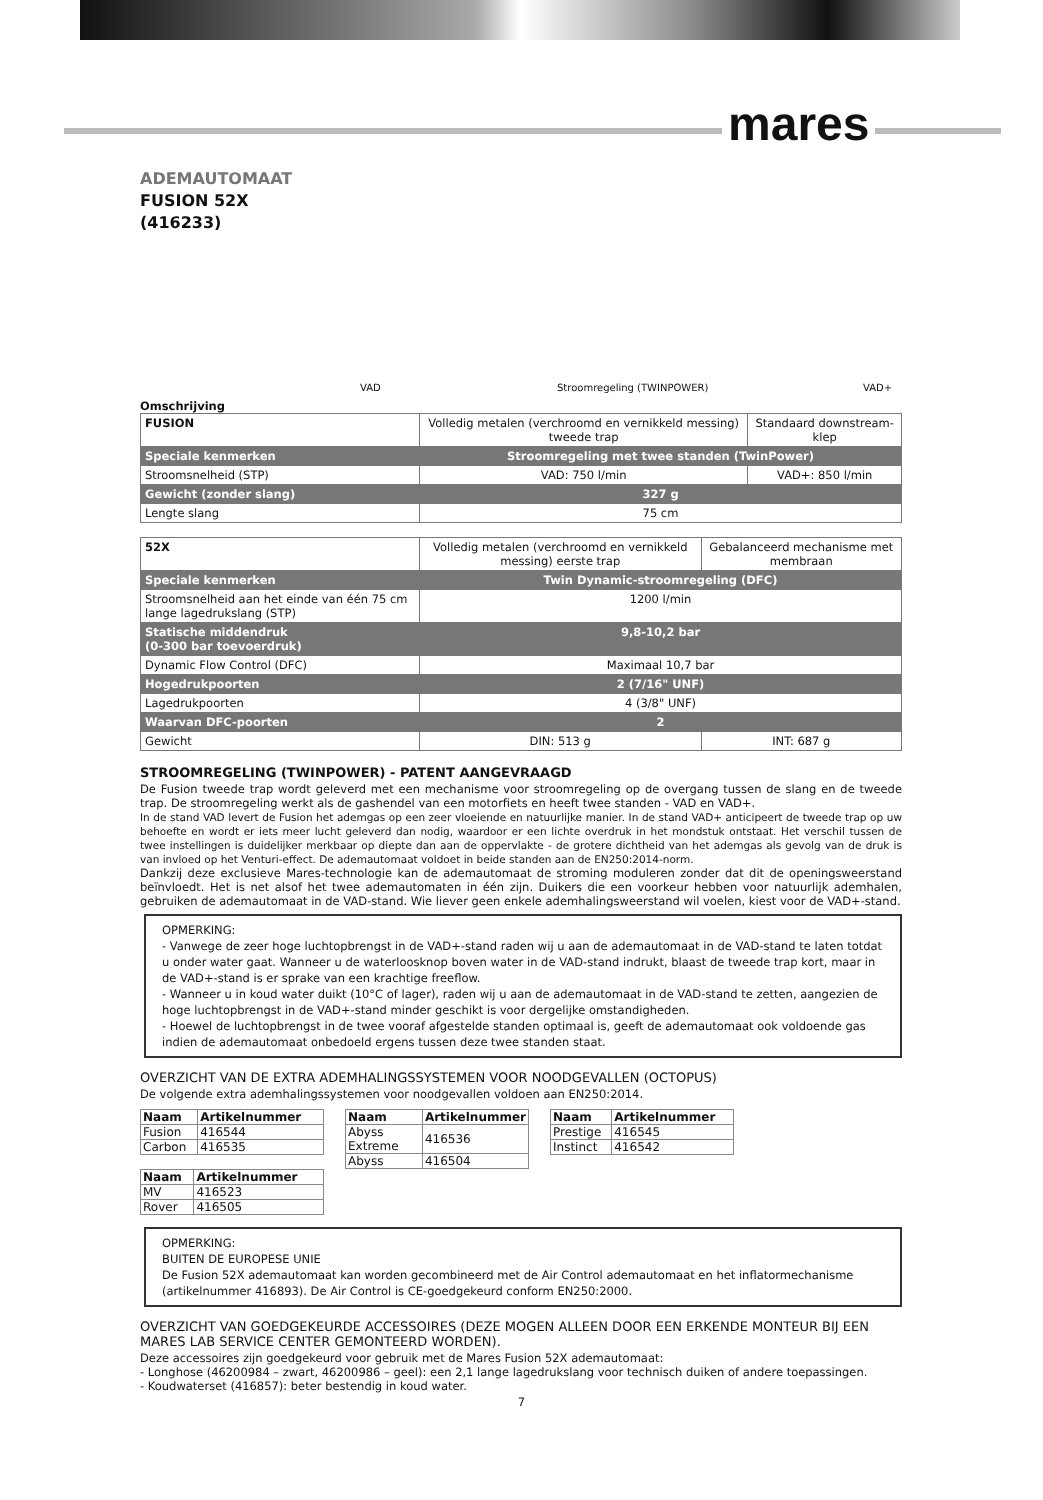mares
ADEMAUTOMAAT
FUSION 52X
(416233)
VAD Stroomregeling (TWINPOWER) VAD+
Omschrijving
| FUSION | Volledig metalen (verchroomd en vernikkeld messing) tweede trap | Standaard downstream-klep |
| Speciale kenmerken | Stroomregeling met twee standen (TwinPower) | |
| Stroomsnelheid (STP) | VAD: 750 l/min | VAD+: 850 l/min |
| Gewicht (zonder slang) | 327 g | |
| Lengte slang | 75 cm | |
| 52X | Volledig metalen (verchroomd en vernikkeld messing) eerste trap | Gebalanceerd mechanisme met membraan |
| Speciale kenmerken | Twin Dynamic-stroomregeling (DFC) | |
| Stroomsnelheid aan het einde van één 75 cm lange lagedrukslang (STP) | 1200 l/min | |
| Statische middendruk (0-300 bar toevoerdruk) | 9,8-10,2 bar | |
| Dynamic Flow Control (DFC) | Maximaal 10,7 bar | |
| Hogedrukpoorten | 2 (7/16" UNF) | |
| Lagedrukpoorten | 4 (3/8" UNF) | |
| Waarvan DFC-poorten | 2 | |
| Gewicht | DIN: 513 g | INT: 687 g |
STROOMREGELING (TWINPOWER) - PATENT AANGEVRAAGD
De Fusion tweede trap wordt geleverd met een mechanisme voor stroomregeling op de overgang tussen de slang en de tweede trap. De stroomregeling werkt als de gashendel van een motorfiets en heeft twee standen - VAD en VAD+.
In de stand VAD levert de Fusion het ademgas op een zeer vloeiende en natuurlijke manier. In de stand VAD+ anticipeert de tweede trap op uw behoefte en wordt er iets meer lucht geleverd dan nodig, waardoor er een lichte overdruk in het mondstuk ontstaat. Het verschil tussen de twee instellingen is duidelijker merkbaar op diepte dan aan de oppervlakte - de grotere dichtheid van het ademgas als gevolg van de druk is van invloed op het Venturi-effect. De ademautomaat voldoet in beide standen aan de EN250:2014-norm.
Dankzij deze exclusieve Mares-technologie kan de ademautomaat de stroming moduleren zonder dat dit de openingsweerstand beïnvloedt. Het is net alsof het twee ademautomaten in één zijn. Duikers die een voorkeur hebben voor natuurlijk ademhalen, gebruiken de ademautomaat in de VAD-stand. Wie liever geen enkele ademhalingsweerstand wil voelen, kiest voor de VAD+-stand.
OPMERKING:
- Vanwege de zeer hoge luchtopbrengst in de VAD+-stand raden wij u aan de ademautomaat in de VAD-stand te laten totdat u onder water gaat. Wanneer u de waterloosknop boven water in de VAD-stand indrukt, blaast de tweede trap kort, maar in de VAD+-stand is er sprake van een krachtige freeflow.
- Wanneer u in koud water duikt (10°C of lager), raden wij u aan de ademautomaat in de VAD-stand te zetten, aangezien de hoge luchtopbrengst in de VAD+-stand minder geschikt is voor dergelijke omstandigheden.
- Hoewel de luchtopbrengst in de twee vooraf afgestelde standen optimaal is, geeft de ademautomaat ook voldoende gas indien de ademautomaat onbedoeld ergens tussen deze twee standen staat.
OVERZICHT VAN DE EXTRA ADEMHALINGSSYSTEMEN VOOR NOODGEVALLEN (OCTOPUS)
De volgende extra ademhalingssystemen voor noodgevallen voldoen aan EN250:2014.
| Naam | Artikelnummer |
| --- | --- |
| Fusion | 416544 |
| Carbon | 416535 |
| Naam | Artikelnummer |
| --- | --- |
| Abyss Extreme | 416536 |
| Abyss | 416504 |
| Naam | Artikelnummer |
| --- | --- |
| Prestige | 416545 |
| Instinct | 416542 |
| Naam | Artikelnummer |
| --- | --- |
| MV | 416523 |
| Rover | 416505 |
OPMERKING:
BUITEN DE EUROPESE UNIE
De Fusion 52X ademautomaat kan worden gecombineerd met de Air Control ademautomaat en het inflatormechanisme (artikelnummer 416893). De Air Control is CE-goedgekeurd conform EN250:2000.
OVERZICHT VAN GOEDGEKEURDE ACCESSOIRES (DEZE MOGEN ALLEEN DOOR EEN ERKENDE MONTEUR BIJ EEN MARES LAB SERVICE CENTER GEMONTEERD WORDEN).
Deze accessoires zijn goedgekeurd voor gebruik met de Mares Fusion 52X ademautomaat:
- Longhose (46200984 – zwart, 46200986 – geel): een 2,1 lange lagedrukslang voor technisch duiken of andere toepassingen.
- Koudwaterset (416857): beter bestendig in koud water.
7